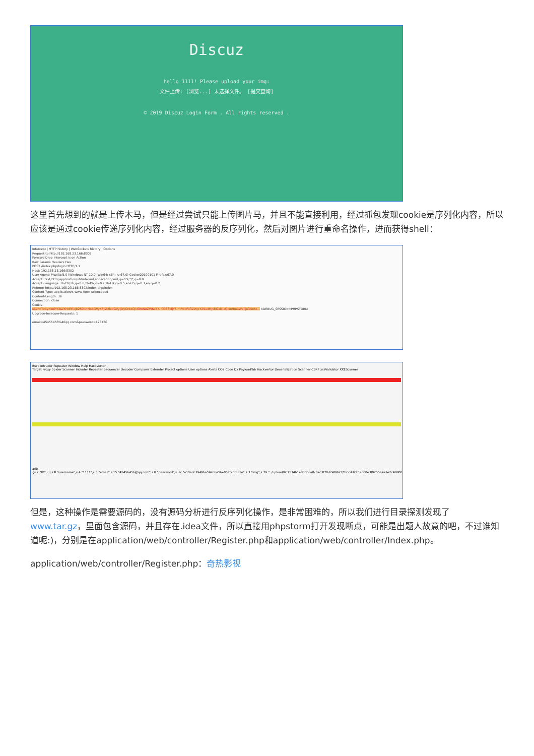Discuz
hello 1111! Please upload your img:
文件上传: [浏览...] 未选择文件。 [提交查询]
© 2019 Discuz Login Form . All rights reserved .
这里首先想到的就是上传木马，但是经过尝试只能上传图片马，并且不能直接利用，经过抓包发现cookie是序列化内容，所以应该是通过cookie传递序列化内容，经过服务器的反序列化，然后对图片进行重命名操作，进而获得shell：
Intercept | HTTP history | WebSockets history | Options
Request to http://192.168.23.166:8302
Forward Drop Intercept is on Action
Raw Params Headers Hex
POST /index.php/login HTTP/1.1
Host: 192.168.23.166:8302
User-Agent: Mozilla/5.0 (Windows NT 10.0; Win64; x64; rv:67.0) Gecko/20100101 Firefox/67.0
Accept: text/html,application/xhtml+xml,application/xml;q=0.9,*/*;q=0.8
Accept-Language: zh-CN,zh;q=0.8,zh-TW;q=0.7,zh-HK;q=0.5,en-US;q=0.3,en;q=0.2
Referer: http://192.168.23.166:8302/index.php/index
Content-Type: application/x-www-form-urlencoded
Content-Length: 39
Connection: close
Cookie:
user=TzoyNzoiYXBwXHdlYlxjb250cm9sbGVyXFJlZ2lzdGVyIjoyOntzOjc6ImNoZWNrZXIiO086MjY6ImFwcFx3ZWJcY29udHJvbGxlclxQcm9maWxlIjo3Ontz... XDEBUG_SESSION=PHPSTORM
Upgrade-Insecure-Requests: 1
email=45456456%40qq.com&password=123456
Burp Intruder Repeater Window Help Hackvertor
Target Proxy Spider Scanner Intruder Repeater Sequencer Decoder Comparer Extender Project options User options Alerts CO2 Code Dx PayloadTab Hackvertor Deserialization Scanner CSRF xssValidator XXEScanner
a:5:{s:2:"ID";i:3;s:8:"username";s:4:"1111";s:5:"email";s:15:"45456456@qq.com";s:8:"password";s:32:"e10adc3949ba59abbe56e057f20f883e";s:3:"img";s:79:"../upload/9c1534b1e8dbb6a0c0ec3f70d24f9627/f3ccdd27d2000e3f9255a7e3e2c48800.png";}
但是，这种操作是需要源码的，没有源码分析进行反序列化操作，是非常困难的，所以我们进行目录探测发现了www.tar.gz，里面包含源码，并且存在.idea文件，所以直接用phpstorm打开发现断点，可能是出题人故意的吧，不过谁知道呢:)，分别是在application/web/controller/Register.php和application/web/controller/Index.php。
application/web/controller/Register.php：奇热影视